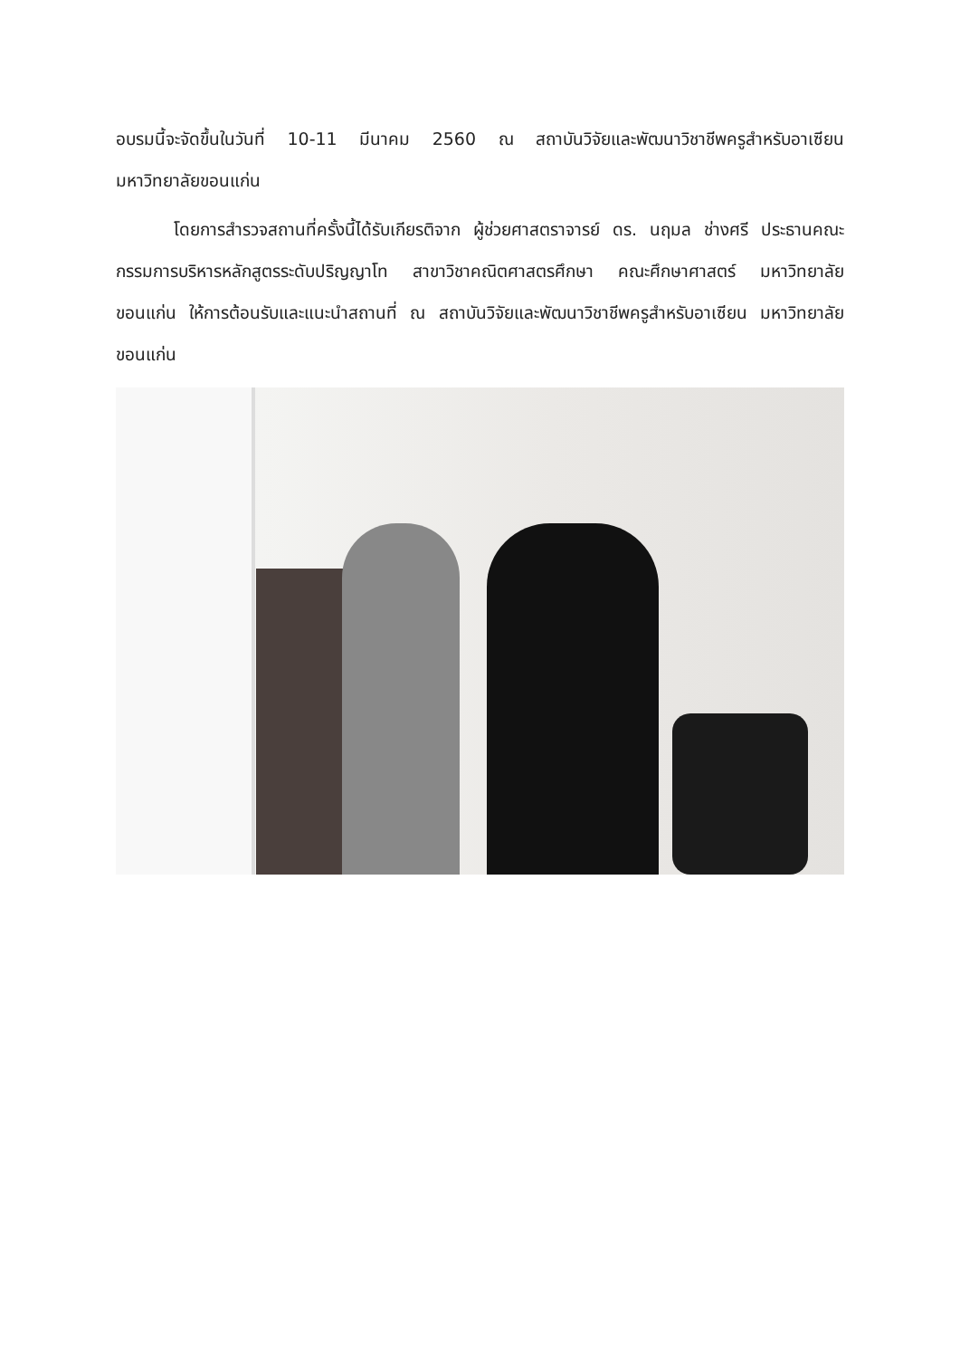อบรมนี้จะจัดขึ้นในวันที่ 10-11 มีนาคม 2560 ณ สถาบันวิจัยและพัฒนาวิชาชีพครูสำหรับอาเซียน มหาวิทยาลัยขอนแก่น
โดยการสำรวจสถานที่ครั้งนี้ได้รับเกียรติจาก ผู้ช่วยศาสตราจารย์ ดร. นฤมล ช่างศรี ประธานคณะกรรมการบริหารหลักสูตรระดับปริญญาโท สาขาวิชาคณิตศาสตรศึกษา คณะศึกษาศาสตร์ มหาวิทยาลัยขอนแก่น ให้การต้อนรับและแนะนำสถานที่ ณ สถาบันวิจัยและพัฒนาวิชาชีพครูสำหรับอาเซียน มหาวิทยาลัยขอนแก่น